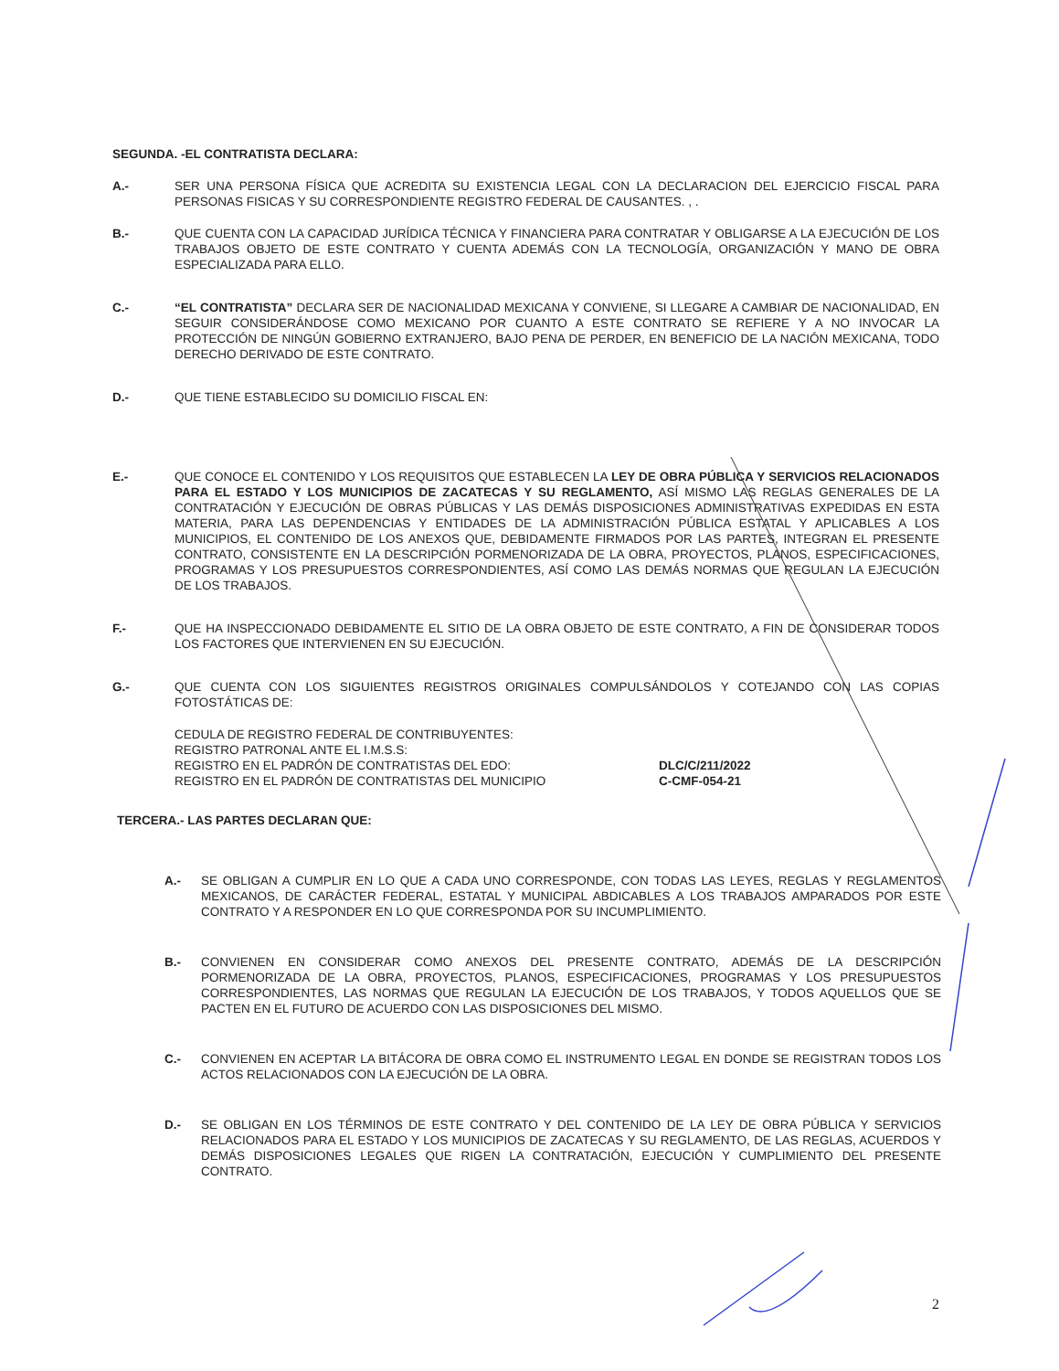SEGUNDA. -EL CONTRATISTA DECLARA:
A.- SER UNA PERSONA FÍSICA QUE ACREDITA SU EXISTENCIA LEGAL CON LA DECLARACION DEL EJERCICIO FISCAL PARA PERSONAS FISICAS Y SU CORRESPONDIENTE REGISTRO FEDERAL DE CAUSANTES. , .
B.- QUE CUENTA CON LA CAPACIDAD JURÍDICA TÉCNICA Y FINANCIERA PARA CONTRATAR Y OBLIGARSE A LA EJECUCIÓN DE LOS TRABAJOS OBJETO DE ESTE CONTRATO Y CUENTA ADEMÁS CON LA TECNOLOGÍA, ORGANIZACIÓN Y MANO DE OBRA ESPECIALIZADA PARA ELLO.
C.- “EL CONTRATISTA” DECLARA SER DE NACIONALIDAD MEXICANA Y CONVIENE, SI LLEGARE A CAMBIAR DE NACIONALIDAD, EN SEGUIR CONSIDERÁNDOSE COMO MEXICANO POR CUANTO A ESTE CONTRATO SE REFIERE Y A NO INVOCAR LA PROTECCIÓN DE NINGÚN GOBIERNO EXTRANJERO, BAJO PENA DE PERDER, EN BENEFICIO DE LA NACIÓN MEXICANA, TODO DERECHO DERIVADO DE ESTE CONTRATO.
D.- QUE TIENE ESTABLECIDO SU DOMICILIO FISCAL EN:
E.- QUE CONOCE EL CONTENIDO Y LOS REQUISITOS QUE ESTABLECEN LA LEY DE OBRA PÚBLICA Y SERVICIOS RELACIONADOS PARA EL ESTADO Y LOS MUNICIPIOS DE ZACATECAS Y SU REGLAMENTO, ASÍ MISMO LAS REGLAS GENERALES DE LA CONTRATACIÓN Y EJECUCIÓN DE OBRAS PÚBLICAS Y LAS DEMÁS DISPOSICIONES ADMINISTRATIVAS EXPEDIDAS EN ESTA MATERIA, PARA LAS DEPENDENCIAS Y ENTIDADES DE LA ADMINISTRACIÓN PÚBLICA ESTATAL Y APLICABLES A LOS MUNICIPIOS, EL CONTENIDO DE LOS ANEXOS QUE, DEBIDAMENTE FIRMADOS POR LAS PARTES, INTEGRAN EL PRESENTE CONTRATO, CONSISTENTE EN LA DESCRIPCIÓN PORMENORIZADA DE LA OBRA, PROYECTOS, PLANOS, ESPECIFICACIONES, PROGRAMAS Y LOS PRESUPUESTOS CORRESPONDIENTES, ASÍ COMO LAS DEMÁS NORMAS QUE REGULAN LA EJECUCIÓN DE LOS TRABAJOS.
F.- QUE HA INSPECCIONADO DEBIDAMENTE EL SITIO DE LA OBRA OBJETO DE ESTE CONTRATO, A FIN DE CONSIDERAR TODOS LOS FACTORES QUE INTERVIENEN EN SU EJECUCIÓN.
G.- QUE CUENTA CON LOS SIGUIENTES REGISTROS ORIGINALES COMPULSÁNDOLOS Y COTEJANDO CON LAS COPIAS FOTOSTÁTICAS DE:
CEDULA DE REGISTRO FEDERAL DE CONTRIBUYENTES:
REGISTRO PATRONAL ANTE EL I.M.S.S:
REGISTRO EN EL PADRÓN DE CONTRATISTAS DEL EDO:
REGISTRO EN EL PADRÓN DE CONTRATISTAS DEL MUNICIPIO
DLC/C/211/2022
C-CMF-054-21
TERCERA.- LAS PARTES DECLARAN QUE:
A.- SE OBLIGAN A CUMPLIR EN LO QUE A CADA UNO CORRESPONDE, CON TODAS LAS LEYES, REGLAS Y REGLAMENTOS MEXICANOS, DE CARÁCTER FEDERAL, ESTATAL Y MUNICIPAL ABDICABLES A LOS TRABAJOS AMPARADOS POR ESTE CONTRATO Y A RESPONDER EN LO QUE CORRESPONDA POR SU INCUMPLIMIENTO.
B.- CONVIENEN EN CONSIDERAR COMO ANEXOS DEL PRESENTE CONTRATO, ADEMÁS DE LA DESCRIPCIÓN PORMENORIZADA DE LA OBRA, PROYECTOS, PLANOS, ESPECIFICACIONES, PROGRAMAS Y LOS PRESUPUESTOS CORRESPONDIENTES, LAS NORMAS QUE REGULAN LA EJECUCIÓN DE LOS TRABAJOS, Y TODOS AQUELLOS QUE SE PACTEN EN EL FUTURO DE ACUERDO CON LAS DISPOSICIONES DEL MISMO.
C.- CONVIENEN EN ACEPTAR LA BITÁCORA DE OBRA COMO EL INSTRUMENTO LEGAL EN DONDE SE REGISTRAN TODOS LOS ACTOS RELACIONADOS CON LA EJECUCIÓN DE LA OBRA.
D.- SE OBLIGAN EN LOS TÉRMINOS DE ESTE CONTRATO Y DEL CONTENIDO DE LA LEY DE OBRA PÚBLICA Y SERVICIOS RELACIONADOS PARA EL ESTADO Y LOS MUNICIPIOS DE ZACATECAS Y SU REGLAMENTO, DE LAS REGLAS, ACUERDOS Y DEMÁS DISPOSICIONES LEGALES QUE RIGEN LA CONTRATACIÓN, EJECUCIÓN Y CUMPLIMIENTO DEL PRESENTE CONTRATO.
2